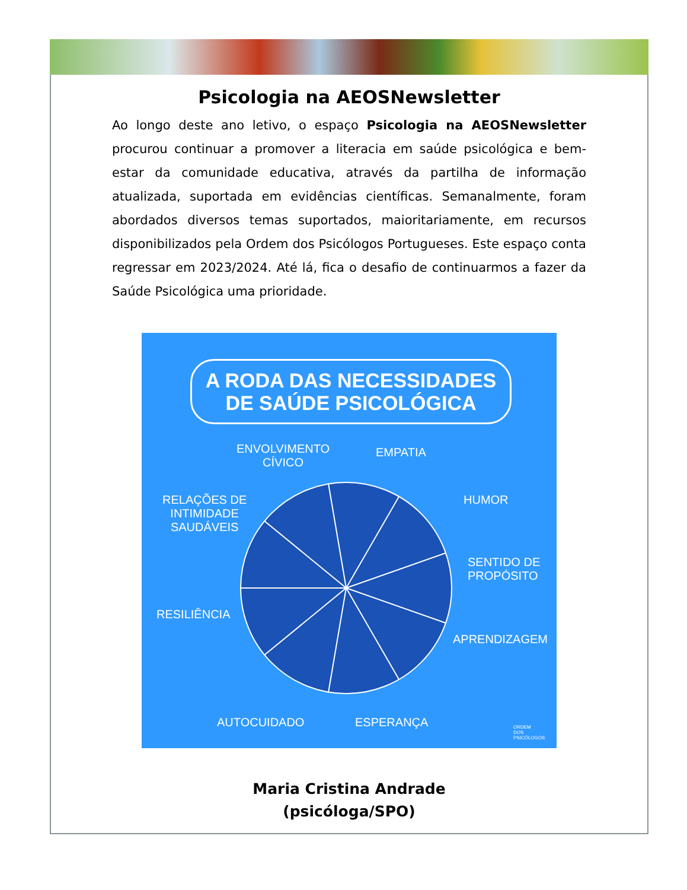Psicologia na AEOSNewsletter
Ao longo deste ano letivo, o espaço Psicologia na AEOSNewsletter procurou continuar a promover a literacia em saúde psicológica e bem-estar da comunidade educativa, através da partilha de informação atualizada, suportada em evidências científicas. Semanalmente, foram abordados diversos temas suportados, maioritariamente, em recursos disponibilizados pela Ordem dos Psicólogos Portugueses. Este espaço conta regressar em 2023/2024. Até lá, fica o desafio de continuarmos a fazer da Saúde Psicológica uma prioridade.
A RODA DAS NECESSIDADES
DE SAÚDE PSICOLÓGICA
ENVOLVIMENTO
CÍVICO
EMPATIA
HUMOR
SENTIDO DE
PROPÓSITO
APRENDIZAGEM
RELAÇÕES DE
INTIMIDADE
SAUDÁVEIS
RESILIÊNCIA
AUTOCUIDADO ESPERANÇA
ORDEM
DOS
PSICÓLOGOS
Maria Cristina Andrade
(psicóloga/SPO)